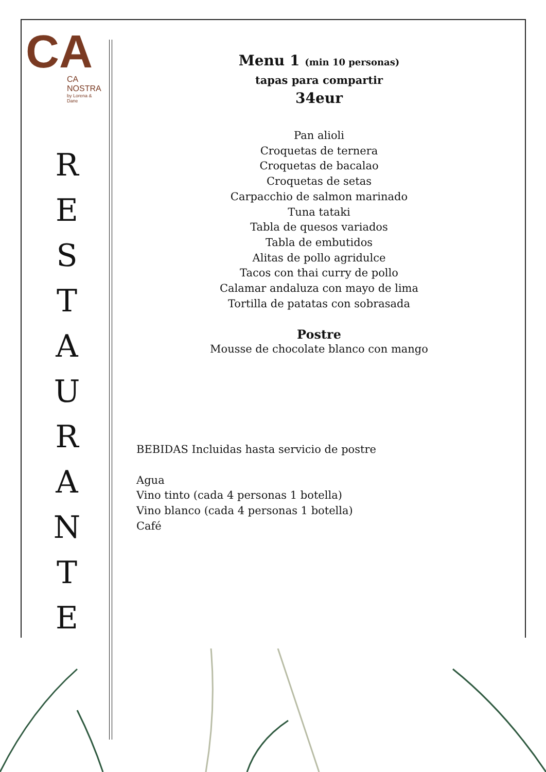CA
CA NOSTRA
by Lorena & Dane
R
E
S
T
A
U
R
A
N
T
E
Menu 1 (min 10 personas)
tapas para compartir
34eur
Pan alioli
Croquetas de ternera
Croquetas de bacalao
Croquetas de setas
Carpacchio de salmon marinado
Tuna tataki
Tabla de quesos variados
Tabla de embutidos
Alitas de pollo agridulce
Tacos con thai curry de pollo
Calamar andaluza con mayo de lima
Tortilla de patatas con sobrasada
Postre
Mousse de chocolate blanco con mango
BEBIDAS Incluidas hasta servicio de postre
Agua
Vino tinto (cada 4 personas 1 botella)
Vino blanco (cada 4 personas 1 botella)
Café